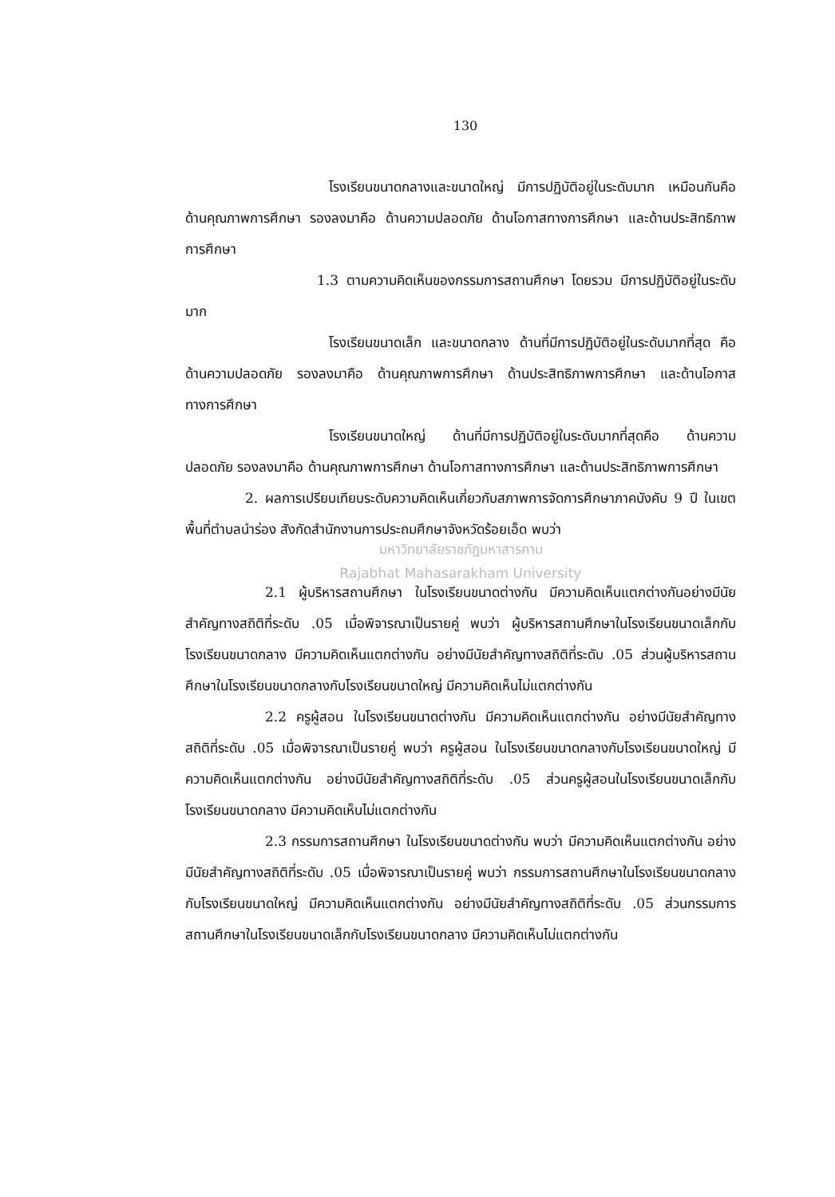130
โรงเรียนขนาดกลางและขนาดใหญ่ มีการปฏิบัติอยู่ในระดับมาก เหมือนกันคือ ด้านคุณภาพการศึกษา รองลงมาคือ ด้านความปลอดภัย ด้านโอกาสทางการศึกษา และด้านประสิทธิภาพการศึกษา
1.3 ตามความคิดเห็นของกรรมการสถานศึกษา โดยรวม มีการปฏิบัติอยู่ในระดับมาก
โรงเรียนขนาดเล็ก และขนาดกลาง ด้านที่มีการปฏิบัติอยู่ในระดับมากที่สุด คือ ด้านความปลอดภัย รองลงมาคือ ด้านคุณภาพการศึกษา ด้านประสิทธิภาพการศึกษา และด้านโอกาสทางการศึกษา
โรงเรียนขนาดใหญ่ ด้านที่มีการปฏิบัติอยู่ในระดับมากที่สุดคือ ด้านความปลอดภัย รองลงมาคือ ด้านคุณภาพการศึกษา ด้านโอกาสทางการศึกษา และด้านประสิทธิภาพการศึกษา
2. ผลการเปรียบเทียบระดับความคิดเห็นเกี่ยวกับสภาพการจัดการศึกษาภาคบังคับ 9 ปี ในเขตพื้นที่ตำบลนำร่อง สังกัดสำนักงานการประถมศึกษาจังหวัดร้อยเอ็ด พบว่า
มหาวิทยาลัยราชภัฏมหาสารคาม
Rajabhat Mahasarakham University
2.1 ผู้บริหารสถานศึกษา ในโรงเรียนขนาดต่างกัน มีความคิดเห็นแตกต่างกันอย่างมีนัยสำคัญทางสถิติที่ระดับ .05 เมื่อพิจารณาเป็นรายคู่ พบว่า ผู้บริหารสถานศึกษาในโรงเรียนขนาดเล็กกับโรงเรียนขนาดกลาง มีความคิดเห็นแตกต่างกัน อย่างมีนัยสำคัญทางสถิติที่ระดับ .05 ส่วนผู้บริหารสถานศึกษาในโรงเรียนขนาดกลางกับโรงเรียนขนาดใหญ่ มีความคิดเห็นไม่แตกต่างกัน
2.2 ครูผู้สอน ในโรงเรียนขนาดต่างกัน มีความคิดเห็นแตกต่างกัน อย่างมีนัยสำคัญทางสถิติที่ระดับ .05 เมื่อพิจารณาเป็นรายคู่ พบว่า ครูผู้สอน ในโรงเรียนขนาดกลางกับโรงเรียนขนาดใหญ่ มีความคิดเห็นแตกต่างกัน อย่างมีนัยสำคัญทางสถิติที่ระดับ .05 ส่วนครูผู้สอนในโรงเรียนขนาดเล็กกับโรงเรียนขนาดกลาง มีความคิดเห็นไม่แตกต่างกัน
2.3 กรรมการสถานศึกษา ในโรงเรียนขนาดต่างกัน พบว่า มีความคิดเห็นแตกต่างกัน อย่างมีนัยสำคัญทางสถิติที่ระดับ .05 เมื่อพิจารณาเป็นรายคู่ พบว่า กรรมการสถานศึกษาในโรงเรียนขนาดกลางกับโรงเรียนขนาดใหญ่ มีความคิดเห็นแตกต่างกัน อย่างมีนัยสำคัญทางสถิติที่ระดับ .05 ส่วนกรรมการสถานศึกษาในโรงเรียนขนาดเล็กกับโรงเรียนขนาดกลาง มีความคิดเห็นไม่แตกต่างกัน